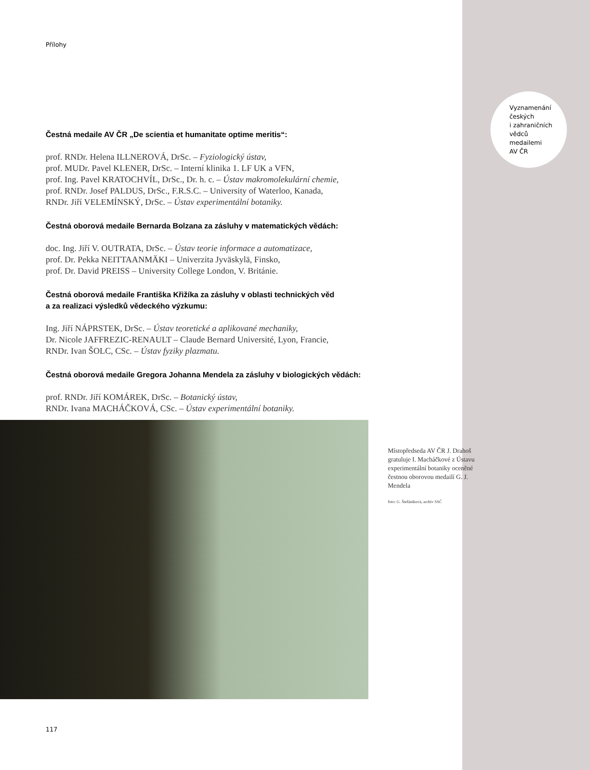Přílohy
Čestná medaile AV ČR „De scientia et humanitate optime meritis“:
prof. RNDr. Helena ILLNEROVÁ, DrSc. – Fyziologický ústav,
prof. MUDr. Pavel KLENER, DrSc. – Interní klinika 1. LF UK a VFN,
prof. Ing. Pavel KRATOCHVÍL, DrSc., Dr. h. c. – Ústav makromolekulární chemie,
prof. RNDr. Josef PALDUS, DrSc., F.R.S.C. – University of Waterloo, Kanada,
RNDr. Jiří VELEMÍNSKÝ, DrSc. – Ústav experimentální botaniky.
Čestná oborová medaile Bernarda Bolzana za zásluhy v matematických vědách:
doc. Ing. Jiří V. OUTRATA, DrSc. – Ústav teorie informace a automatizace,
prof. Dr. Pekka NEITTAANMÄKI – Univerzita Jyväskylä, Finsko,
prof. Dr. David PREISS – University College London, V. Británie.
Čestná oborová medaile Františka Křižíka za zásluhy v oblasti technických věd
a za realizaci výsledků vědeckého výzkumu:
Ing. Jiří NÁPRSTEK, DrSc. – Ústav teoretické a aplikované mechaniky,
Dr. Nicole JAFFREZIC-RENAULT – Claude Bernard Université, Lyon, Francie,
RNDr. Ivan ŠOLC, CSc. – Ústav fyziky plazmatu.
Čestná oborová medaile Gregora Johanna Mendela za zásluhy v biologických vědách:
prof. RNDr. Jiří KOMÁREK, DrSc. – Botanický ústav,
RNDr. Ivana MACHÁČKOVÁ, CSc. – Ústav experimentální botaniky.
Vyznamenání
českých
i zahraničních
vědců
medailemi
AV ČR
Místopředseda AV ČR J. Drahoš gratuluje I. Macháčkové z Ústavu experimentální botaniky oceněné čestnou oborovou medailí G. J. Mendela
foto: G. Štefániková, archiv SSČ
117